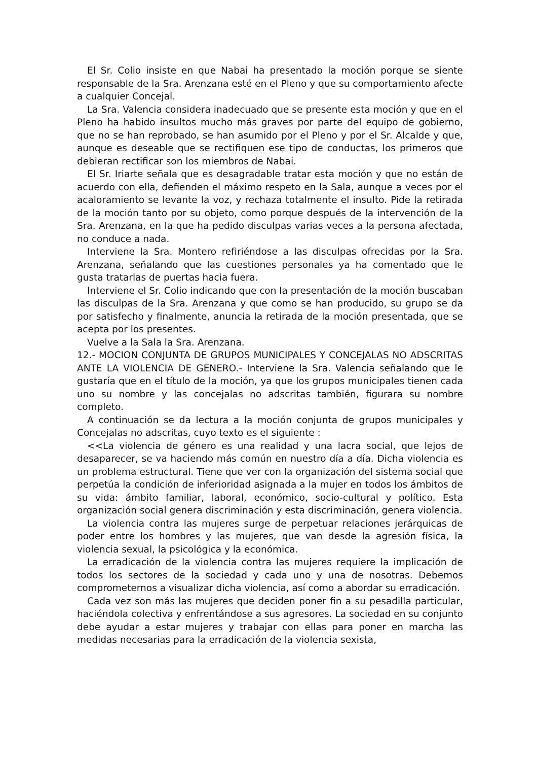El Sr. Colio insiste en que Nabai ha presentado la moción porque se siente responsable de la Sra. Arenzana esté en el Pleno y que su comportamiento afecte a cualquier Concejal.
La Sra. Valencia considera inadecuado que se presente esta moción y que en el Pleno ha habido insultos mucho más graves por parte del equipo de gobierno, que no se han reprobado, se han asumido por el Pleno y por el Sr. Alcalde y que, aunque es deseable que se rectifiquen ese tipo de conductas, los primeros que debieran rectificar son los miembros de Nabai.
El Sr. Iriarte señala que es desagradable tratar esta moción y que no están de acuerdo con ella, defienden el máximo respeto en la Sala, aunque a veces por el acaloramiento se levante la voz, y rechaza totalmente el insulto. Pide la retirada de la moción tanto por su objeto, como porque después de la intervención de la Sra. Arenzana, en la que ha pedido disculpas varias veces a la persona afectada, no conduce a nada.
Interviene la Sra. Montero refiriéndose a las disculpas ofrecidas por la Sra. Arenzana, señalando que las cuestiones personales ya ha comentado que le gusta tratarlas de puertas hacia fuera.
Interviene el Sr. Colio indicando que con la presentación de la moción buscaban las disculpas de la Sra. Arenzana y que como se han producido, su grupo se da por satisfecho y finalmente, anuncia la retirada de la moción presentada, que se acepta por los presentes.
Vuelve a la Sala la Sra. Arenzana.
12.- MOCION CONJUNTA DE GRUPOS MUNICIPALES Y CONCEJALAS NO ADSCRITAS ANTE LA VIOLENCIA DE GENERO.- Interviene la Sra. Valencia señalando que le gustaría que en el título de la moción, ya que los grupos municipales tienen cada uno su nombre y las concejalas no adscritas también, figurara su nombre completo.
A continuación se da lectura a la moción conjunta de grupos municipales y Concejalas no adscritas, cuyo texto es el siguiente :
<<La violencia de género es una realidad y una lacra social, que lejos de desaparecer, se va haciendo más común en nuestro día a día. Dicha violencia es un problema estructural. Tiene que ver con la organización del sistema social que perpetúa la condición de inferioridad asignada a la mujer en todos los ámbitos de su vida: ámbito familiar, laboral, económico, socio-cultural y político. Esta organización social genera discriminación y esta discriminación, genera violencia.
La violencia contra las mujeres surge de perpetuar relaciones jerárquicas de poder entre los hombres y las mujeres, que van desde la agresión física, la violencia sexual, la psicológica y la económica.
La erradicación de la violencia contra las mujeres requiere la implicación de todos los sectores de la sociedad y cada uno y una de nosotras. Debemos comprometernos a visualizar dicha violencia, así como a abordar su erradicación.
Cada vez son más las mujeres que deciden poner fin a su pesadilla particular, haciéndola colectiva y enfrentándose a sus agresores. La sociedad en su conjunto debe ayudar a estar mujeres y trabajar con ellas para poner en marcha las medidas necesarias para la erradicación de la violencia sexista,